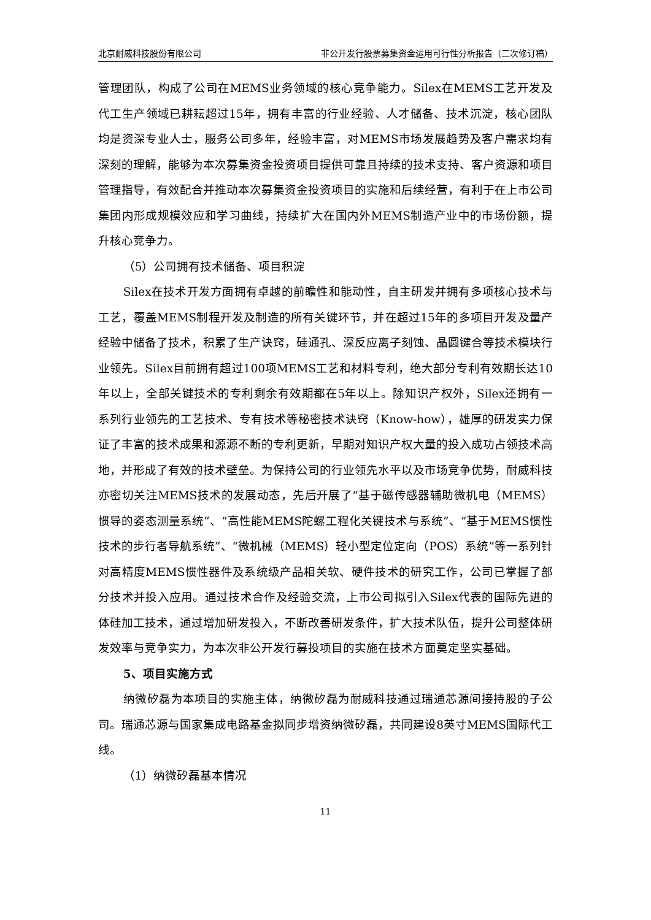北京耐威科技股份有限公司 非公开发行股票募集资金运用可行性分析报告（二次修订稿）
管理团队，构成了公司在MEMS业务领域的核心竞争能力。Silex在MEMS工艺开发及代工生产领域已耕耘超过15年，拥有丰富的行业经验、人才储备、技术沉淀，核心团队均是资深专业人士，服务公司多年，经验丰富，对MEMS市场发展趋势及客户需求均有深刻的理解，能够为本次募集资金投资项目提供可靠且持续的技术支持、客户资源和项目管理指导，有效配合并推动本次募集资金投资项目的实施和后续经营，有利于在上市公司集团内形成规模效应和学习曲线，持续扩大在国内外MEMS制造产业中的市场份额，提升核心竞争力。
（5）公司拥有技术储备、项目积淀
Silex在技术开发方面拥有卓越的前瞻性和能动性，自主研发并拥有多项核心技术与工艺，覆盖MEMS制程开发及制造的所有关键环节，并在超过15年的多项目开发及量产经验中储备了技术，积累了生产诀窍，硅通孔、深反应离子刻蚀、晶圆键合等技术模块行业领先。Silex目前拥有超过100项MEMS工艺和材料专利，绝大部分专利有效期长达10年以上，全部关键技术的专利剩余有效期都在5年以上。除知识产权外，Silex还拥有一系列行业领先的工艺技术、专有技术等秘密技术诀窍（Know-how），雄厚的研发实力保证了丰富的技术成果和源源不断的专利更新，早期对知识产权大量的投入成功占领技术高地，并形成了有效的技术壁垒。为保持公司的行业领先水平以及市场竞争优势，耐威科技亦密切关注MEMS技术的发展动态，先后开展了“基于磁传感器辅助微机电（MEMS）惯导的姿态测量系统”、“高性能MEMS陀螺工程化关键技术与系统”、“基于MEMS惯性技术的步行者导航系统”、“微机械（MEMS）轻小型定位定向（POS）系统”等一系列针对高精度MEMS惯性器件及系统级产品相关软、硬件技术的研究工作，公司已掌握了部分技术并投入应用。通过技术合作及经验交流，上市公司拟引入Silex代表的国际先进的体硅加工技术，通过增加研发投入，不断改善研发条件，扩大技术队伍，提升公司整体研发效率与竞争实力，为本次非公开发行募投项目的实施在技术方面奠定坚实基础。
5、项目实施方式
纳微矽磊为本项目的实施主体，纳微矽磊为耐威科技通过瑞通芯源间接持股的子公司。瑞通芯源与国家集成电路基金拟同步增资纳微矽磊，共同建设8英寸MEMS国际代工线。
（1）纳微矽磊基本情况
11